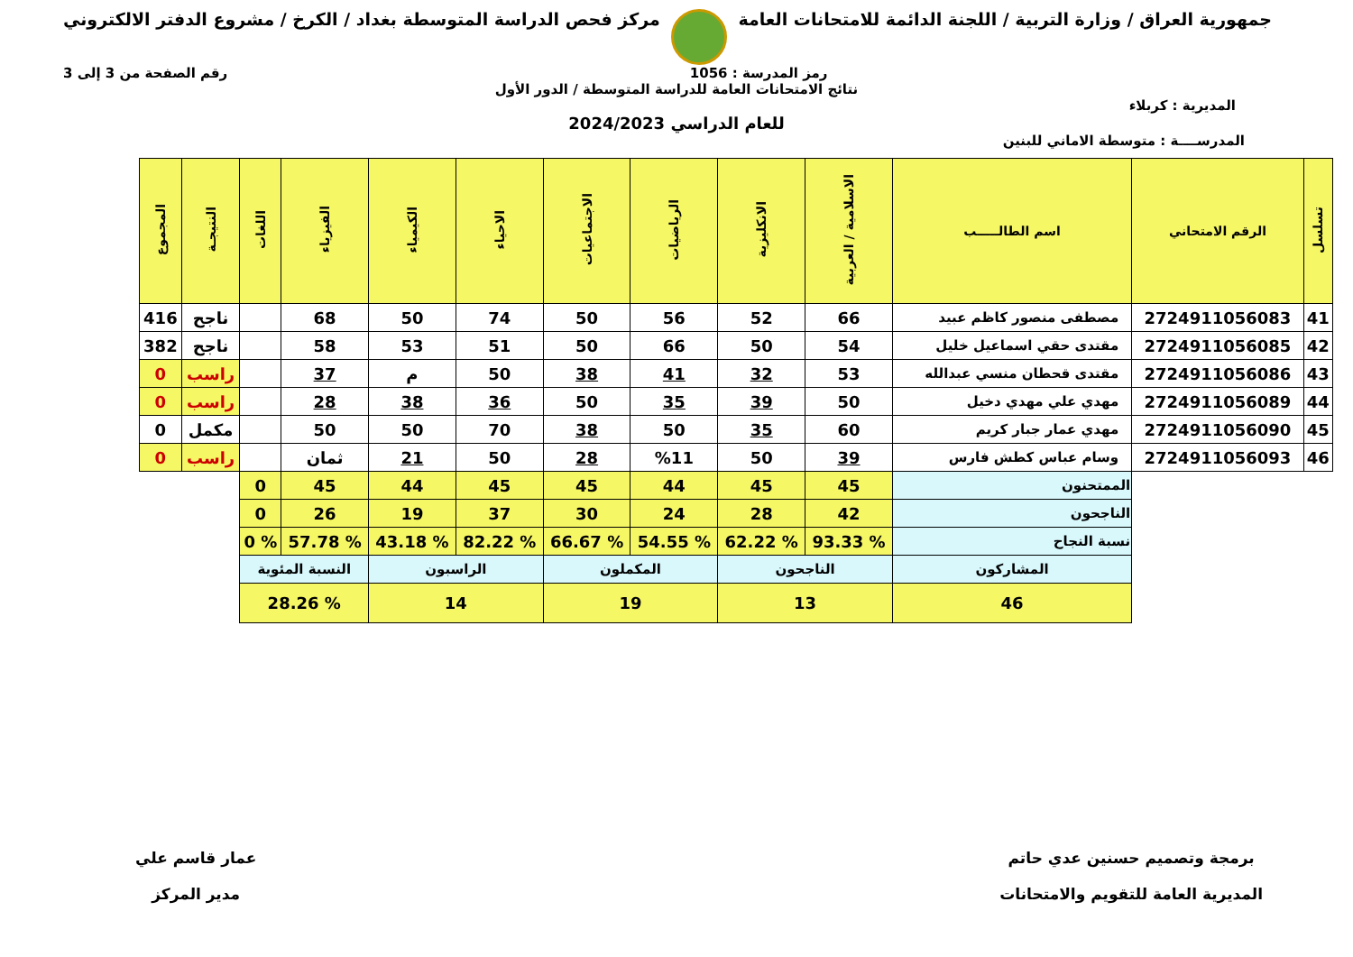جمهورية العراق / وزارة التربية / اللجنة الدائمة للامتحانات العامة
مركز فحص الدراسة المتوسطة بغداد / الكرخ / مشروع الدفتر الالكتروني
رمز المدرسة : 1056 رقم الصفحة من 3 إلى 3
نتائج الامتحانات العامة للدراسة المتوسطة / الدور الأول
المديرية : كربلاء
للعام الدراسي 2024/2023
المدرســــة : متوسطة الاماني للبنين
| تسلسل | الرقم الامتحاني | اسم الطالـــــب | الاسلامية / العربية | الانكليزية | الرياضيات | الاجتماعيات | الاحياء | الكيمياء | الفيزياء | اللغات | النتيجـة | المجموع |
| --- | --- | --- | --- | --- | --- | --- | --- | --- | --- | --- | --- | --- |
| 41 | 2724911056083 | مصطفى منصور كاظم عبيد | 66 | 52 | 56 | 50 | 74 | 50 | 68 | | ناجح | 416 |
| 42 | 2724911056085 | مقتدى حقي اسماعيل خليل | 54 | 50 | 66 | 50 | 51 | 53 | 58 | | ناجح | 382 |
| 43 | 2724911056086 | مقتدى قحطان منسي عبدالله | 53 | 32 | 41 | 38 | 50 | م | 37 | | راسب | 0 |
| 44 | 2724911056089 | مهدي علي مهدي دخيل | 50 | 39 | 35 | 50 | 36 | 38 | 28 | | راسب | 0 |
| 45 | 2724911056090 | مهدي عمار جبار كريم | 60 | 35 | 50 | 38 | 70 | 50 | 50 | | مكمل | 0 |
| 46 | 2724911056093 | وسام عباس كطش فارس | 39 | 50 | %11 | 28 | 50 | 21 | ثمان | | راسب | 0 |
| | | الممتحنون | 45 | 45 | 44 | 45 | 45 | 44 | 45 | 0 | | |
| | | الناجحون | 42 | 28 | 24 | 30 | 37 | 19 | 26 | 0 | | |
| | | نسبة النجاح | % 93.33 | % 62.22 | % 54.55 | % 66.67 | % 82.22 | % 43.18 | % 57.78 | % 0 | | |
| | | المشاركون | الناجحون | | المكملون | | الراسبون | | النسبة المئوية | | | |
| | | 46 | 13 | | 19 | | 14 | | % 28.26 | | | |
برمجة وتصميم حسنين عدي حاتم
المديرية العامة للتقويم والامتحانات
عمار قاسم علي
مدير المركز